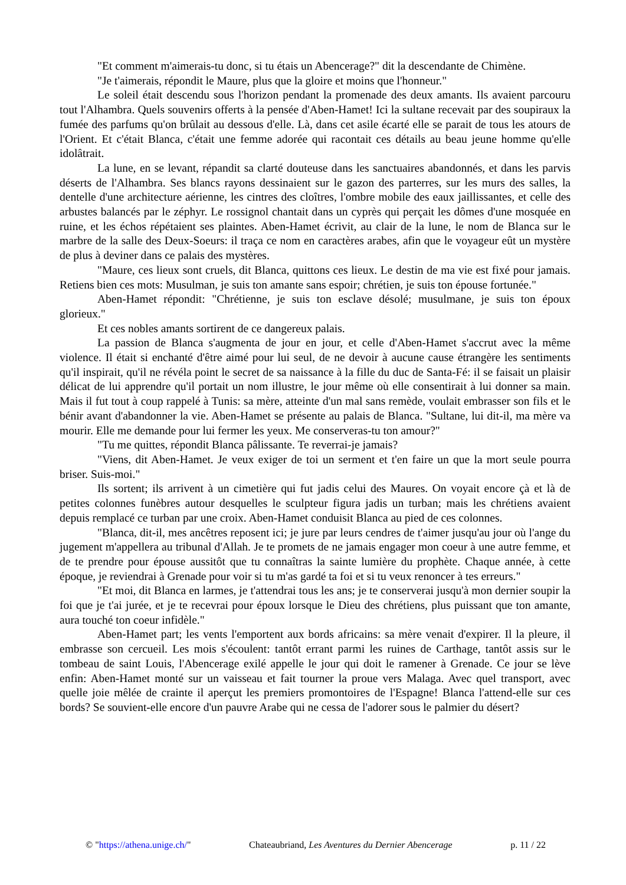"Et comment m'aimerais-tu donc, si tu étais un Abencerage?" dit la descendante de Chimène.
"Je t'aimerais, répondit le Maure, plus que la gloire et moins que l'honneur."
Le soleil était descendu sous l'horizon pendant la promenade des deux amants. Ils avaient parcouru tout l'Alhambra. Quels souvenirs offerts à la pensée d'Aben-Hamet! Ici la sultane recevait par des soupiraux la fumée des parfums qu'on brûlait au dessous d'elle. Là, dans cet asile écarté elle se parait de tous les atours de l'Orient. Et c'était Blanca, c'était une femme adorée qui racontait ces détails au beau jeune homme qu'elle idolâtrait.
La lune, en se levant, répandit sa clarté douteuse dans les sanctuaires abandonnés, et dans les parvis déserts de l'Alhambra. Ses blancs rayons dessinaient sur le gazon des parterres, sur les murs des salles, la dentelle d'une architecture aérienne, les cintres des cloîtres, l'ombre mobile des eaux jaillissantes, et celle des arbustes balancés par le zéphyr. Le rossignol chantait dans un cyprès qui perçait les dômes d'une mosquée en ruine, et les échos répétaient ses plaintes. Aben-Hamet écrivit, au clair de la lune, le nom de Blanca sur le marbre de la salle des Deux-Soeurs: il traça ce nom en caractères arabes, afin que le voyageur eût un mystère de plus à deviner dans ce palais des mystères.
"Maure, ces lieux sont cruels, dit Blanca, quittons ces lieux. Le destin de ma vie est fixé pour jamais. Retiens bien ces mots: Musulman, je suis ton amante sans espoir; chrétien, je suis ton épouse fortunée."
Aben-Hamet répondit: "Chrétienne, je suis ton esclave désolé; musulmane, je suis ton époux glorieux."
Et ces nobles amants sortirent de ce dangereux palais.
La passion de Blanca s'augmenta de jour en jour, et celle d'Aben-Hamet s'accrut avec la même violence. Il était si enchanté d'être aimé pour lui seul, de ne devoir à aucune cause étrangère les sentiments qu'il inspirait, qu'il ne révéla point le secret de sa naissance à la fille du duc de Santa-Fé: il se faisait un plaisir délicat de lui apprendre qu'il portait un nom illustre, le jour même où elle consentirait à lui donner sa main. Mais il fut tout à coup rappelé à Tunis: sa mère, atteinte d'un mal sans remède, voulait embrasser son fils et le bénir avant d'abandonner la vie. Aben-Hamet se présente au palais de Blanca. "Sultane, lui dit-il, ma mère va mourir. Elle me demande pour lui fermer les yeux. Me conserveras-tu ton amour?"
"Tu me quittes, répondit Blanca pâlissante. Te reverrai-je jamais?
"Viens, dit Aben-Hamet. Je veux exiger de toi un serment et t'en faire un que la mort seule pourra briser. Suis-moi."
Ils sortent; ils arrivent à un cimetière qui fut jadis celui des Maures. On voyait encore çà et là de petites colonnes funèbres autour desquelles le sculpteur figura jadis un turban; mais les chrétiens avaient depuis remplacé ce turban par une croix. Aben-Hamet conduisit Blanca au pied de ces colonnes.
"Blanca, dit-il, mes ancêtres reposent ici; je jure par leurs cendres de t'aimer jusqu'au jour où l'ange du jugement m'appellera au tribunal d'Allah. Je te promets de ne jamais engager mon coeur à une autre femme, et de te prendre pour épouse aussitôt que tu connaîtras la sainte lumière du prophète. Chaque année, à cette époque, je reviendrai à Grenade pour voir si tu m'as gardé ta foi et si tu veux renoncer à tes erreurs."
"Et moi, dit Blanca en larmes, je t'attendrai tous les ans; je te conserverai jusqu'à mon dernier soupir la foi que je t'ai jurée, et je te recevrai pour époux lorsque le Dieu des chrétiens, plus puissant que ton amante, aura touché ton coeur infidèle."
Aben-Hamet part; les vents l'emportent aux bords africains: sa mère venait d'expirer. Il la pleure, il embrasse son cercueil. Les mois s'écoulent: tantôt errant parmi les ruines de Carthage, tantôt assis sur le tombeau de saint Louis, l'Abencerage exilé appelle le jour qui doit le ramener à Grenade. Ce jour se lève enfin: Aben-Hamet monté sur un vaisseau et fait tourner la proue vers Malaga. Avec quel transport, avec quelle joie mêlée de crainte il aperçut les premiers promontoires de l'Espagne! Blanca l'attend-elle sur ces bords? Se souvient-elle encore d'un pauvre Arabe qui ne cessa de l'adorer sous le palmier du désert?
© "https://athena.unige.ch/" Chateaubriand, Les Aventures du Dernier Abencerage p. 11 / 22